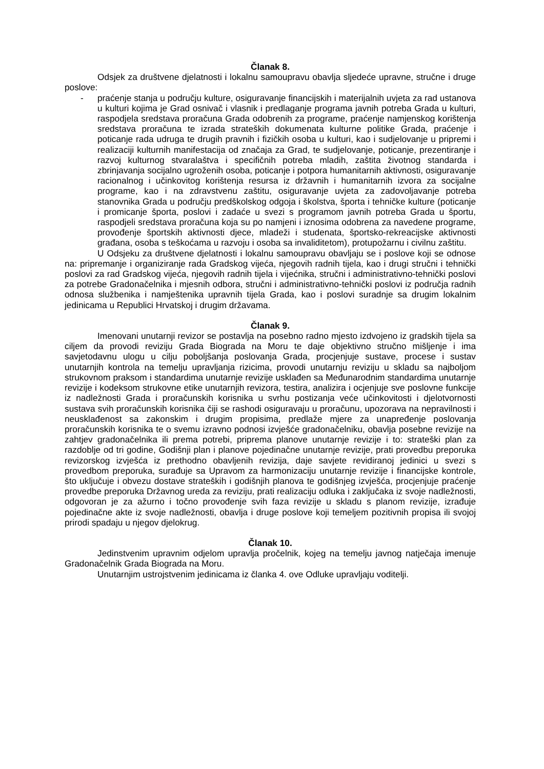Članak 8.
Odsjek za društvene djelatnosti i lokalnu samoupravu obavlja sljedeće upravne, stručne i druge poslove:
- praćenje stanja u području kulture, osiguravanje financijskih i materijalnih uvjeta za rad ustanova u kulturi kojima je Grad osnivač i vlasnik i predlaganje programa javnih potreba Grada u kulturi, raspodjela sredstava proračuna Grada odobrenih za programe, praćenje namjenskog korištenja sredstava proračuna te izrada strateških dokumenata kulturne politike Grada, praćenje i poticanje rada udruga te drugih pravnih i fizičkih osoba u kulturi, kao i sudjelovanje u pripremi i realizaciji kulturnih manifestacija od značaja za Grad, te sudjelovanje, poticanje, prezentiranje i razvoj kulturnog stvaralaštva i specifičnih potreba mladih, zaštita životnog standarda i zbrinjavanja socijalno ugroženih osoba, poticanje i potpora humanitarnih aktivnosti, osiguravanje racionalnog i učinkovitog korištenja resursa iz državnih i humanitarnih izvora za socijalne programe, kao i na zdravstvenu zaštitu, osiguravanje uvjeta za zadovoljavanje potreba stanovnika Grada u području predškolskog odgoja i školstva, športa i tehničke kulture (poticanje i promicanje športa, poslovi i zadaće u svezi s programom javnih potreba Grada u športu, raspodjeli sredstava proračuna koja su po namjeni i iznosima odobrena za navedene programe, provođenje športskih aktivnosti djece, mladeži i studenata, športsko-rekreacijske aktivnosti građana, osoba s teškoćama u razvoju i osoba sa invaliditetom), protupožarnu i civilnu zaštitu.
U Odsjeku za društvene djelatnosti i lokalnu samoupravu obavljaju se i poslove koji se odnose na: pripremanje i organiziranje rada Gradskog vijeća, njegovih radnih tijela, kao i drugi stručni i tehnički poslovi za rad Gradskog vijeća, njegovih radnih tijela i vijećnika, stručni i administrativno-tehnički poslovi za potrebe Gradonačelnika i mjesnih odbora, stručni i administrativno-tehnički poslovi iz područja radnih odnosa službenika i namještenika upravnih tijela Grada, kao i poslovi suradnje sa drugim lokalnim jedinicama u Republici Hrvatskoj i drugim državama.
Članak 9.
Imenovani unutarnji revizor se postavlja na posebno radno mjesto izdvojeno iz gradskih tijela sa ciljem da provodi reviziju Grada Biograda na Moru te daje objektivno stručno mišljenje i ima savjetodavnu ulogu u cilju poboljšanja poslovanja Grada, procjenjuje sustave, procese i sustav unutarnjih kontrola na temelju upravljanja rizicima, provodi unutarnju reviziju u skladu sa najboljom strukovnom praksom i standardima unutarnje revizije usklađen sa Međunarodnim standardima unutarnje revizije i kodeksom strukovne etike unutarnjih revizora, testira, analizira i ocjenjuje sve poslovne funkcije iz nadležnosti Grada i proračunskih korisnika u svrhu postizanja veće učinkovitosti i djelotvornosti sustava svih proračunskih korisnika čiji se rashodi osiguravaju u proračunu, upozorava na nepravilnosti i neusklađenost sa zakonskim i drugim propisima, predlaže mjere za unapređenje poslovanja proračunskih korisnika te o svemu izravno podnosi izvješće gradonačelniku, obavlja posebne revizije na zahtjev gradonačelnika ili prema potrebi, priprema planove unutarnje revizije i to: strateški plan za razdoblje od tri godine, Godišnji plan i planove pojedinačne unutarnje revizije, prati provedbu preporuka revizorskog izvješća iz prethodno obavljenih revizija, daje savjete revidiranoj jedinici u svezi s provedbom preporuka, surađuje sa Upravom za harmonizaciju unutarnje revizije i financijske kontrole, što uključuje i obvezu dostave strateških i godišnjih planova te godišnjeg izvješća, procjenjuje praćenje provedbe preporuka Državnog ureda za reviziju, prati realizaciju odluka i zaključaka iz svoje nadležnosti, odgovoran je za ažurno i točno provođenje svih faza revizije u skladu s planom revizije, izrađuje pojedinačne akte iz svoje nadležnosti, obavlja i druge poslove koji temeljem pozitivnih propisa ili svojoj prirodi spadaju u njegov djelokrug.
Članak 10.
Jedinstvenim upravnim odjelom upravlja pročelnik, kojeg na temelju javnog natječaja imenuje Gradonačelnik Grada Biograda na Moru.
Unutarnjim ustrojstvenim jedinicama iz članka 4. ove Odluke upravljaju voditelji.